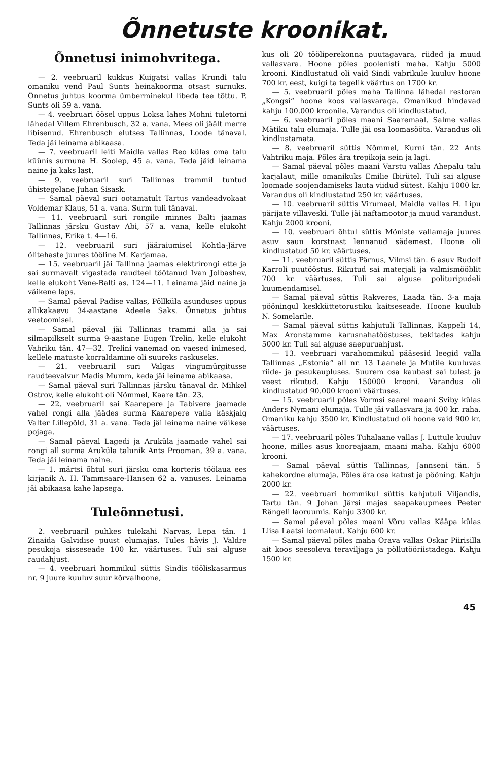Õnnetuste kroonikat.
Õnnetusi inimohvritega.
— 2. veebruaril kukkus Kuigatsi vallas Krundi talu omaniku vend Paul Sunts heinakoorma otsast surnuks. Õnnetus juhtus koorma ümberminekul libeda tee tõttu. P. Sunts oli 59 a. vana.
— 4. veebruari öösel uppus Loksa lahes Mohni tuletorni lähedal Villem Ehrenbusch, 32 a. vana. Mees oli jäält merre libisenud. Ehrenbusch elutses Tallinnas, Loode tänaval. Teda jäi leinama abikaasa.
— 7. veebruaril leiti Maidla vallas Reo külas oma talu küünis surnuna H. Soolep, 45 a. vana. Teda jäid leinama naine ja kaks last.
— 9. veebruaril suri Tallinnas trammil tuntud ühistegelane Juhan Sisask.
— Samal päeval suri ootamatult Tartus vandeadvokaat Voldemar Klaus, 51 a. vana. Surm tuli tänaval.
— 11. veebruaril suri rongile minnes Balti jaamas Tallinnas järsku Gustav Abi, 57 a. vana, kelle elukoht Tallinnas, Erika t. 4—16.
— 12. veebruaril suri jääraiumisel Kohtla-Järve õlitehaste juures tööline M. Karjamaa.
— 15. veebruaril jäi Tallinna jaamas elektrirongi ette ja sai surmavalt vigastada raudteel töötanud Ivan Jolbashev, kelle elukoht Vene-Balti as. 124—11. Leinama jäid naine ja väikene laps.
— Samal päeval Padise vallas, Põllküla asunduses uppus allikakaevu 34-aastane Adeele Saks. Õnnetus juhtus veetoomisel.
— Samal päeval jäi Tallinnas trammi alla ja sai silmapilkselt surma 9-aastane Eugen Trelin, kelle elukoht Vabriku tän. 47—32. Trelini vanemad on vaesed inimesed, kellele matuste korraldamine oli suureks raskuseks.
— 21. veebruaril suri Valgas vingumürgitusse raudteevalvur Madis Mumm, keda jäi leinama abikaasa.
— Samal päeval suri Tallinnas järsku tänaval dr. Mihkel Ostrov, kelle elukoht oli Nõmmel, Kaare tän. 23.
— 22. veebruaril sai Kaarepere ja Tabivere jaamade vahel rongi alla jäädes surma Kaarepere valla käskjalg Valter Lillepõld, 31 a. vana. Teda jäi leinama naine väikese pojaga.
— Samal päeval Lagedi ja Aruküla jaamade vahel sai rongi all surma Aruküla talunik Ants Prooman, 39 a. vana. Teda jäi leinama naine.
— 1. märtsi õhtul suri järsku oma korteris töölaua ees kirjanik A. H. Tammsaare-Hansen 62 a. vanuses. Leinama jäi abikaasa kahe lapsega.
Tuleõnnetusi.
2. veebruaril puhkes tulekahi Narvas, Lepa tän. 1 Zinaida Galvidise puust elumajas. Tules hävis J. Valdre pesukoja sisseseade 100 kr. väärtuses. Tuli sai alguse raudahjust.
— 4. veebruari hommikul süttis Sindis tööliskasarmus nr. 9 juure kuuluv suur kõrvalhoone,
kus oli 20 tööliperekonna puutagavara, riided ja muud vallasvara. Hoone põles poolenisti maha. Kahju 5000 krooni. Kindlustatud oli vaid Sindi vabrikule kuuluv hoone 700 kr. eest, kuigi ta tegelik väärtus on 1700 kr.
— 5. veebruaril põles maha Tallinna lähedal restoran „Kongsi“ hoone koos vallasvaraga. Omanikud hindavad kahju 100.000 kroonile. Varandus oli kindlustatud.
— 6. veebruaril põles maani Saaremaal. Salme vallas Mätiku talu elumaja. Tulle jäi osa loomasööta. Varandus oli kindlustamata.
— 8. veebruaril süttis Nõmmel, Kurni tän. 22 Ants Vahtriku maja. Põles ära trepikoja sein ja lagi.
— Samal päeval põles maani Varstu vallas Ahepalu talu karjalaut, mille omanikuks Emilie Ibirütel. Tuli sai alguse loomade soojendamiseks lauta viidud sütest. Kahju 1000 kr. Varandus oli kindlustatud 250 kr. väärtuses.
— 10. veebruaril süttis Virumaal, Maidla vallas H. Lipu pärijate villaveski. Tulle jäi naftamootor ja muud varandust. Kahju 2000 krooni.
— 10. veebruari õhtul süttis Mõniste vallamaja juures asuv saun korstnast lennanud sädemest. Hoone oli kindlustatud 50 kr. väärtuses.
— 11. veebruaril süttis Pärnus, Vilmsi tän. 6 asuv Rudolf Karroli puutööstus. Rikutud sai materjali ja valmismööblit 700 kr. väärtuses. Tuli sai alguse polituripudeli kuumendamisel.
— Samal päeval süttis Rakveres, Laada tän. 3-a maja pööningul keskküttetorustiku kaitseseade. Hoone kuulub N. Somelarile.
— Samal päeval süttis kahjutuli Tallinnas, Kappeli 14, Max Aronstamme karusnahatööstuses, tekitades kahju 5000 kr. Tuli sai alguse saepuruahjust.
— 13. veebruari varahommikul pääsesid leegid valla Tallinnas „Estonia“ all nr. 13 Laanele ja Mutile kuuluvas riide- ja pesukaupluses. Suurem osa kaubast sai tulest ja veest rikutud. Kahju 150000 krooni. Varandus oli kindlustatud 90.000 krooni väärtuses.
— 15. veebruaril põles Vormsi saarel maani Sviby külas Anders Nymani elumaja. Tulle jäi vallasvara ja 400 kr. raha. Omaniku kahju 3500 kr. Kindlustatud oli hoone vaid 900 kr. väärtuses.
— 17. veebruaril põles Tuhalaane vallas J. Luttule kuuluv hoone, milles asus kooreajaam, maani maha. Kahju 6000 krooni.
— Samal päeval süttis Tallinnas, Jannseni tän. 5 kahekordne elumaja. Põles ära osa katust ja pööning. Kahju 2000 kr.
— 22. veebruari hommikul süttis kahjutuli Viljandis, Tartu tän. 9 Johan Järsi majas saapakaupmees Peeter Rängeli laoruumis. Kahju 3300 kr.
— Samal päeval põles maani Võru vallas Kääpa külas Liisa Laatsi loomalaut. Kahju 600 kr.
— Samal päeval põles maha Orava vallas Oskar Piirisilla ait koos seesoleva teraviljaga ja põllutööriistadega. Kahju 1500 kr.
45